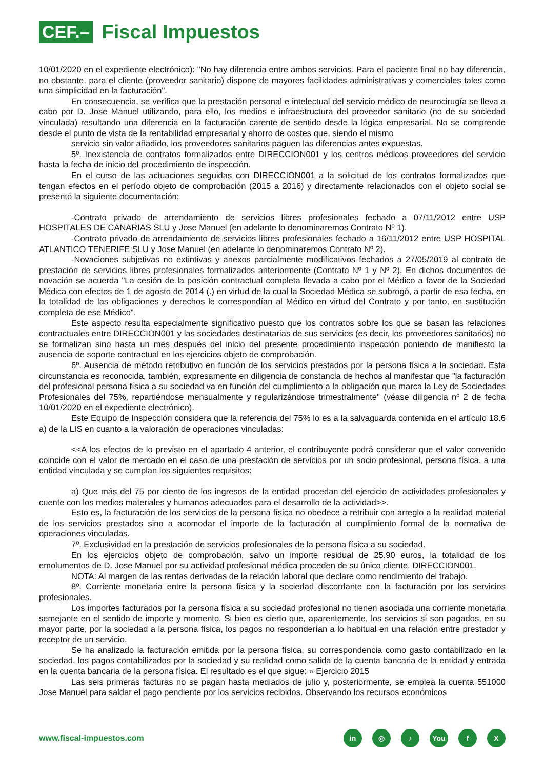CEF.–
Fiscal Impuestos
10/01/2020 en el expediente electrónico): "No hay diferencia entre ambos servicios. Para el paciente final no hay diferencia, no obstante, para el cliente (proveedor sanitario) dispone de mayores facilidades administrativas y comerciales tales como una simplicidad en la facturación".
En consecuencia, se verifica que la prestación personal e intelectual del servicio médico de neurocirugía se lleva a cabo por D. Jose Manuel utilizando, para ello, los medios e infraestructura del proveedor sanitario (no de su sociedad vinculada) resultando una diferencia en la facturación carente de sentido desde la lógica empresarial. No se comprende desde el punto de vista de la rentabilidad empresarial y ahorro de costes que, siendo el mismo
servicio sin valor añadido, los proveedores sanitarios paguen las diferencias antes expuestas.
5º. Inexistencia de contratos formalizados entre DIRECCION001 y los centros médicos proveedores del servicio hasta la fecha de inicio del procedimiento de inspección.
En el curso de las actuaciones seguidas con DIRECCION001 a la solicitud de los contratos formalizados que tengan efectos en el período objeto de comprobación (2015 a 2016) y directamente relacionados con el objeto social se presentó la siguiente documentación:
-Contrato privado de arrendamiento de servicios libres profesionales fechado a 07/11/2012 entre USP HOSPITALES DE CANARIAS SLU y Jose Manuel (en adelante lo denominaremos Contrato Nº 1).
-Contrato privado de arrendamiento de servicios libres profesionales fechado a 16/11/2012 entre USP HOSPITAL ATLANTICO TENERIFE SLU y Jose Manuel (en adelante lo denominaremos Contrato Nº 2).
-Novaciones subjetivas no extintivas y anexos parcialmente modificativos fechados a 27/05/2019 al contrato de prestación de servicios libres profesionales formalizados anteriormente (Contrato Nº 1 y Nº 2). En dichos documentos de novación se acuerda "La cesión de la posición contractual completa llevada a cabo por el Médico a favor de la Sociedad Médica con efectos de 1 de agosto de 2014 (.) en virtud de la cual la Sociedad Médica se subrogó, a partir de esa fecha, en la totalidad de las obligaciones y derechos le correspondían al Médico en virtud del Contrato y por tanto, en sustitución completa de ese Médico".
Este aspecto resulta especialmente significativo puesto que los contratos sobre los que se basan las relaciones contractuales entre DIRECCION001 y las sociedades destinatarias de sus servicios (es decir, los proveedores sanitarios) no se formalizan sino hasta un mes después del inicio del presente procedimiento inspección poniendo de manifiesto la ausencia de soporte contractual en los ejercicios objeto de comprobación.
6º. Ausencia de método retributivo en función de los servicios prestados por la persona física a la sociedad. Esta circunstancia es reconocida, también, expresamente en diligencia de constancia de hechos al manifestar que "la facturación del profesional persona física a su sociedad va en función del cumplimiento a la obligación que marca la Ley de Sociedades Profesionales del 75%, repartiéndose mensualmente y regularizándose trimestralmente" (véase diligencia nº 2 de fecha 10/01/2020 en el expediente electrónico).
Este Equipo de Inspección considera que la referencia del 75% lo es a la salvaguarda contenida en el artículo 18.6 a) de la LIS en cuanto a la valoración de operaciones vinculadas:
<<A los efectos de lo previsto en el apartado 4 anterior, el contribuyente podrá considerar que el valor convenido coincide con el valor de mercado en el caso de una prestación de servicios por un socio profesional, persona física, a una entidad vinculada y se cumplan los siguientes requisitos:
a) Que más del 75 por ciento de los ingresos de la entidad procedan del ejercicio de actividades profesionales y cuente con los medios materiales y humanos adecuados para el desarrollo de la actividad>>.
Esto es, la facturación de los servicios de la persona física no obedece a retribuir con arreglo a la realidad material de los servicios prestados sino a acomodar el importe de la facturación al cumplimiento formal de la normativa de operaciones vinculadas.
7º. Exclusividad en la prestación de servicios profesionales de la persona física a su sociedad.
En los ejercicios objeto de comprobación, salvo un importe residual de 25,90 euros, la totalidad de los emolumentos de D. Jose Manuel por su actividad profesional médica proceden de su único cliente, DIRECCION001.
NOTA: Al margen de las rentas derivadas de la relación laboral que declare como rendimiento del trabajo.
8º. Corriente monetaria entre la persona física y la sociedad discordante con la facturación por los servicios profesionales.
Los importes facturados por la persona física a su sociedad profesional no tienen asociada una corriente monetaria semejante en el sentido de importe y momento. Si bien es cierto que, aparentemente, los servicios sí son pagados, en su mayor parte, por la sociedad a la persona física, los pagos no responderían a lo habitual en una relación entre prestador y receptor de un servicio.
Se ha analizado la facturación emitida por la persona física, su correspondencia como gasto contabilizado en la sociedad, los pagos contabilizados por la sociedad y su realidad como salida de la cuenta bancaria de la entidad y entrada en la cuenta bancaria de la persona física. El resultado es el que sigue: » Ejercicio 2015
Las seis primeras facturas no se pagan hasta mediados de julio y, posteriormente, se emplea la cuenta 551000 Jose Manuel para saldar el pago pendiente por los servicios recibidos. Observando los recursos económicos
www.fiscal-impuestos.com
in ◎ ♪ You f X